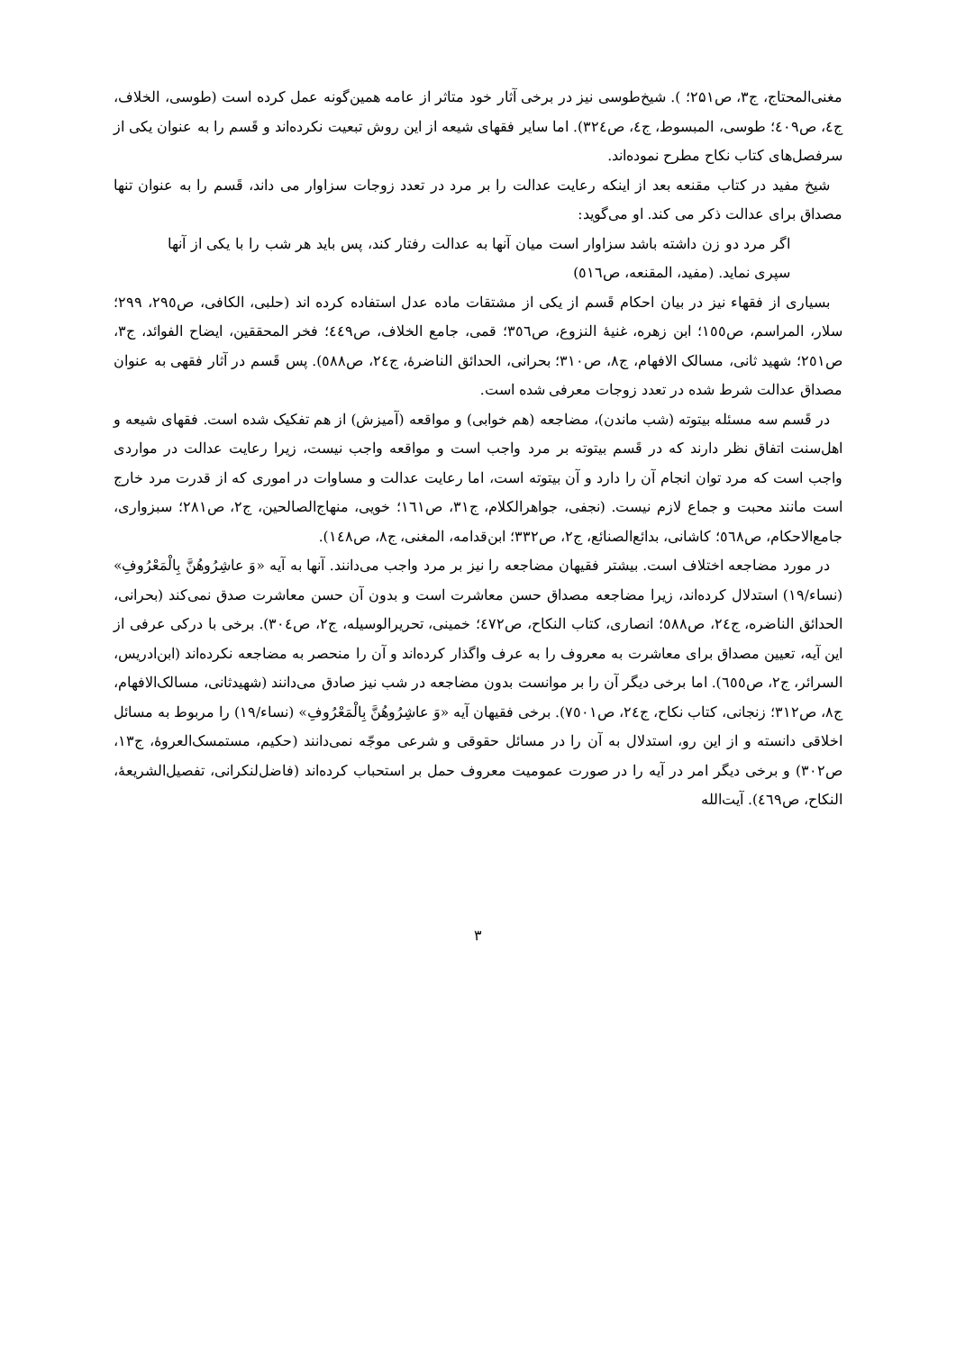مغنی‌المحتاج، ج۳، ص۲۵۱؛ ). شیخ‌طوسی نیز در برخی آثار خود متاثر از عامه همین‌گونه عمل کرده است (طوسی، الخلاف، ج٤، ص٤٠٩؛ طوسی، المبسوط، ج٤، ص٣٢٤). اما سایر فقهای شیعه از این روش تبعیت نکرده‌اند و قَسم را به عنوان یکی از سرفصل‌های کتاب نکاح مطرح نموده‌اند.
شیخ مفید در کتاب مقنعه بعد از اینکه رعایت عدالت را بر مرد در تعدد زوجات سزاوار می داند، قَسم را به عنوان تنها مصداق برای عدالت ذکر می کند. او می‌گوید:
اگر مرد دو زن داشته باشد سزاوار است میان آنها به عدالت رفتار کند، پس باید هر شب را با یکی از آنها سپری نماید. (مفید، المقنعه، ص٥١٦)
بسیاری از فقهاء نیز در بیان احکام قَسم از یکی از مشتقات ماده عدل استفاده کرده اند (حلبی، الکافی، ص٢٩٥، ٢٩٩؛ سلار، المراسم، ص١٥٥؛ ابن زهره، غنیۀ النزوع، ص٣٥٦؛ قمی، جامع الخلاف، ص٤٤٩؛ فخر المحققین، ایضاح الفوائد، ج٣، ص٢٥١؛ شهید ثانی، مسالک الافهام، ج٨، ص٣١٠؛ بحرانی، الحدائق الناضرۀ، ج٢٤، ص٥٨٨). پس قَسم در آثار فقهی به عنوان مصداق عدالت شرط شده در تعدد زوجات معرفی شده است.
در قَسم سه مسئله بیتوته (شب ماندن)، مضاجعه (هم خوابی) و مواقعه (آمیزش) از هم تفکیک شده است. فقهای شیعه و اهل‌سنت اتفاق نظر دارند که در قَسم بیتوته بر مرد واجب است و مواقعه واجب نیست، زیرا رعایت عدالت در مواردی واجب است که مرد توان انجام آن را دارد و آن بیتوته است، اما رعایت عدالت و مساوات در اموری که از قدرت مرد خارج است مانند محبت و جماع لازم نیست. (نجفی، جواهرالکلام، ج٣١، ص١٦١؛ خویی، منهاج‌الصالحین، ج٢، ص٢٨١؛ سبزواری، جامع‌الاحکام، ص٥٦٨؛ کاشانی، بدائع‌الصنائع، ج٢، ص٣٣٢؛ ابن‌قدامه، المغنی، ج٨، ص١٤٨).
در مورد مضاجعه اختلاف است. بیشتر فقیهان مضاجعه را نیز بر مرد واجب می‌دانند. آنها به آیه «وَ عاشِرُوهُنَّ بِالْمَعْرُوفِ» (نساء/١٩) استدلال کرده‌اند، زیرا مضاجعه مصداق حسن معاشرت است و بدون آن حسن معاشرت صدق نمی‌کند (بحرانی، الحدائق الناضره، ج٢٤، ص٥٨٨؛ انصاری، کتاب النکاح، ص٤٧٢؛ خمینی، تحریرالوسیله، ج٢، ص٣٠٤). برخی با درکی عرفی از این آیه، تعیین مصداق برای معاشرت به معروف را به عرف واگذار کرده‌اند و آن را منحصر به مضاجعه نکرده‌اند (ابن‌ادریس، السرائر، ج٢، ص٦٥٥). اما برخی دیگر آن را بر موانست بدون مضاجعه در شب نیز صادق می‌دانند (شهیدثانی، مسالک‌الافهام، ج٨، ص٣١٢؛ زنجانی، کتاب نکاح، ج٢٤، ص٧٥٠١). برخی فقیهان آیه «وَ عاشِرُوهُنَّ بِالْمَعْرُوفِ» (نساء/١٩) را مربوط به مسائل اخلاقی دانسته و از این رو، استدلال به آن را در مسائل حقوقی و شرعی موجّه نمی‌دانند (حکیم، مستمسک‌العروۀ، ج١٣، ص٣٠٢) و برخی دیگر امر در آیه را در صورت عمومیت معروف حمل بر استحباب کرده‌اند (فاضل‌لنکرانی، تفصیل‌الشریعۀ، النکاح، ص٤٦٩). آیت‌الله
٣